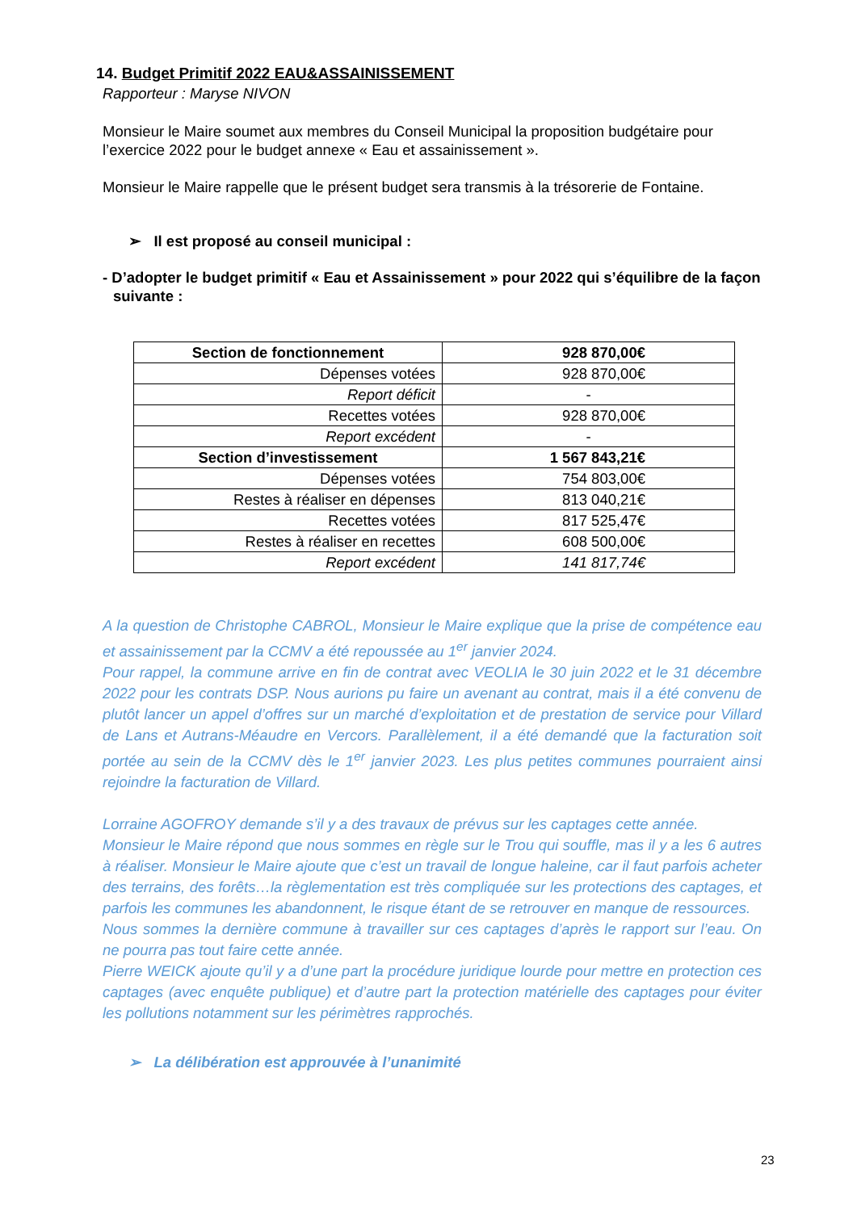14. Budget Primitif 2022 EAU&ASSAINISSEMENT
Rapporteur : Maryse NIVON
Monsieur le Maire soumet aux membres du Conseil Municipal la proposition budgétaire pour l’exercice 2022 pour le budget annexe « Eau et assainissement ».
Monsieur le Maire rappelle que le présent budget sera transmis à la trésorerie de Fontaine.
➢ Il est proposé au conseil municipal :
- D’adopter le budget primitif « Eau et Assainissement » pour 2022 qui s’équilibre de la façon suivante :
| Section de fonctionnement | 928 870,00€ |
| Dépenses votées | 928 870,00€ |
| Report déficit | - |
| Recettes votées | 928 870,00€ |
| Report excédent | - |
| Section d’investissement | 1 567 843,21€ |
| Dépenses votées | 754 803,00€ |
| Restes à réaliser en dépenses | 813 040,21€ |
| Recettes votées | 817 525,47€ |
| Restes à réaliser en recettes | 608 500,00€ |
| Report excédent | 141 817,74€ |
A la question de Christophe CABROL, Monsieur le Maire explique que la prise de compétence eau et assainissement par la CCMV a été repoussée au 1<sup>er</sup> janvier 2024.
Pour rappel, la commune arrive en fin de contrat avec VEOLIA le 30 juin 2022 et le 31 décembre 2022 pour les contrats DSP. Nous aurions pu faire un avenant au contrat, mais il a été convenu de plutôt lancer un appel d’offres sur un marché d’exploitation et de prestation de service pour Villard de Lans et Autrans-Méaudre en Vercors. Parallèlement, il a été demandé que la facturation soit portée au sein de la CCMV dès le 1<sup>er</sup> janvier 2023. Les plus petites communes pourraient ainsi rejoindre la facturation de Villard.
Lorraine AGOFROY demande s’il y a des travaux de prévus sur les captages cette année.
Monsieur le Maire répond que nous sommes en règle sur le Trou qui souffle, mas il y a les 6 autres à réaliser. Monsieur le Maire ajoute que c’est un travail de longue haleine, car il faut parfois acheter des terrains, des forêts…la règlementation est très compliquée sur les protections des captages, et parfois les communes les abandonnent, le risque étant de se retrouver en manque de ressources.
Nous sommes la dernière commune à travailler sur ces captages d’après le rapport sur l’eau. On ne pourra pas tout faire cette année.
Pierre WEICK ajoute qu’il y a d’une part la procédure juridique lourde pour mettre en protection ces captages (avec enquête publique) et d’autre part la protection matérielle des captages pour éviter les pollutions notamment sur les périmètres rapprochés.
➢ La délibération est approuvée à l’unanimité
23